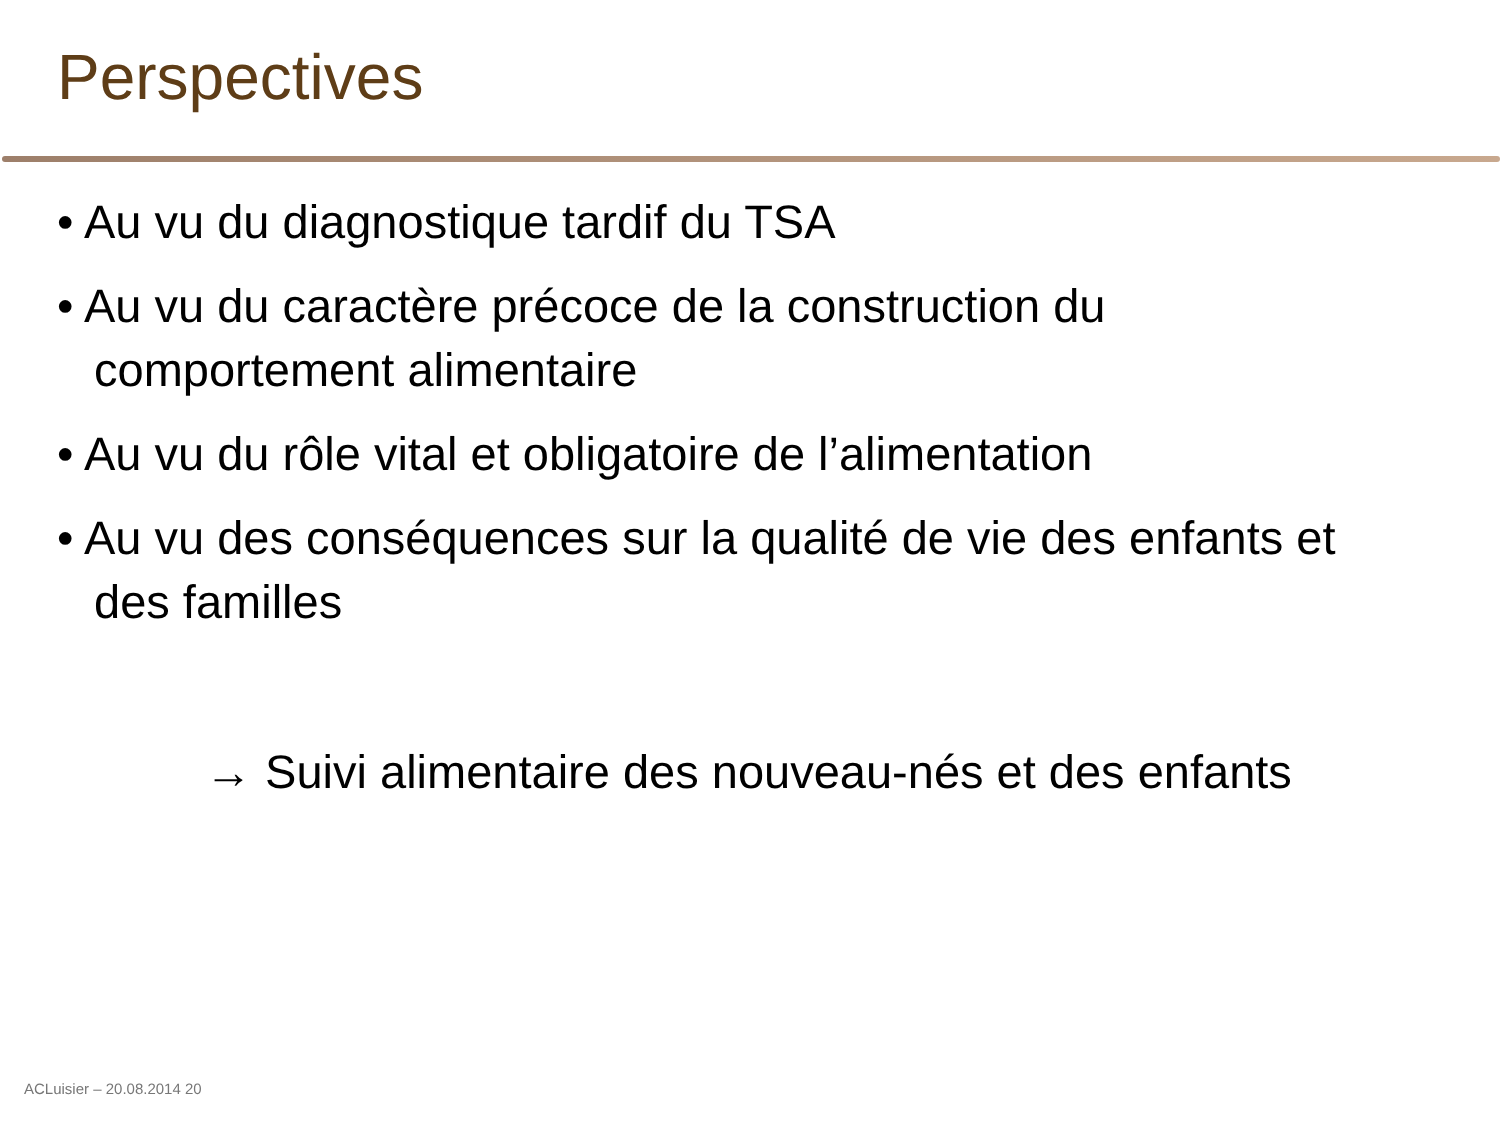Perspectives
• Au vu du diagnostique tardif du TSA
• Au vu du caractère précoce de la construction du comportement alimentaire
• Au vu du rôle vital et obligatoire de l’alimentation
• Au vu des conséquences sur la qualité de vie des enfants et des familles
→ Suivi alimentaire des nouveau-nés et des enfants
ACLuisier – 20.08.2014 20